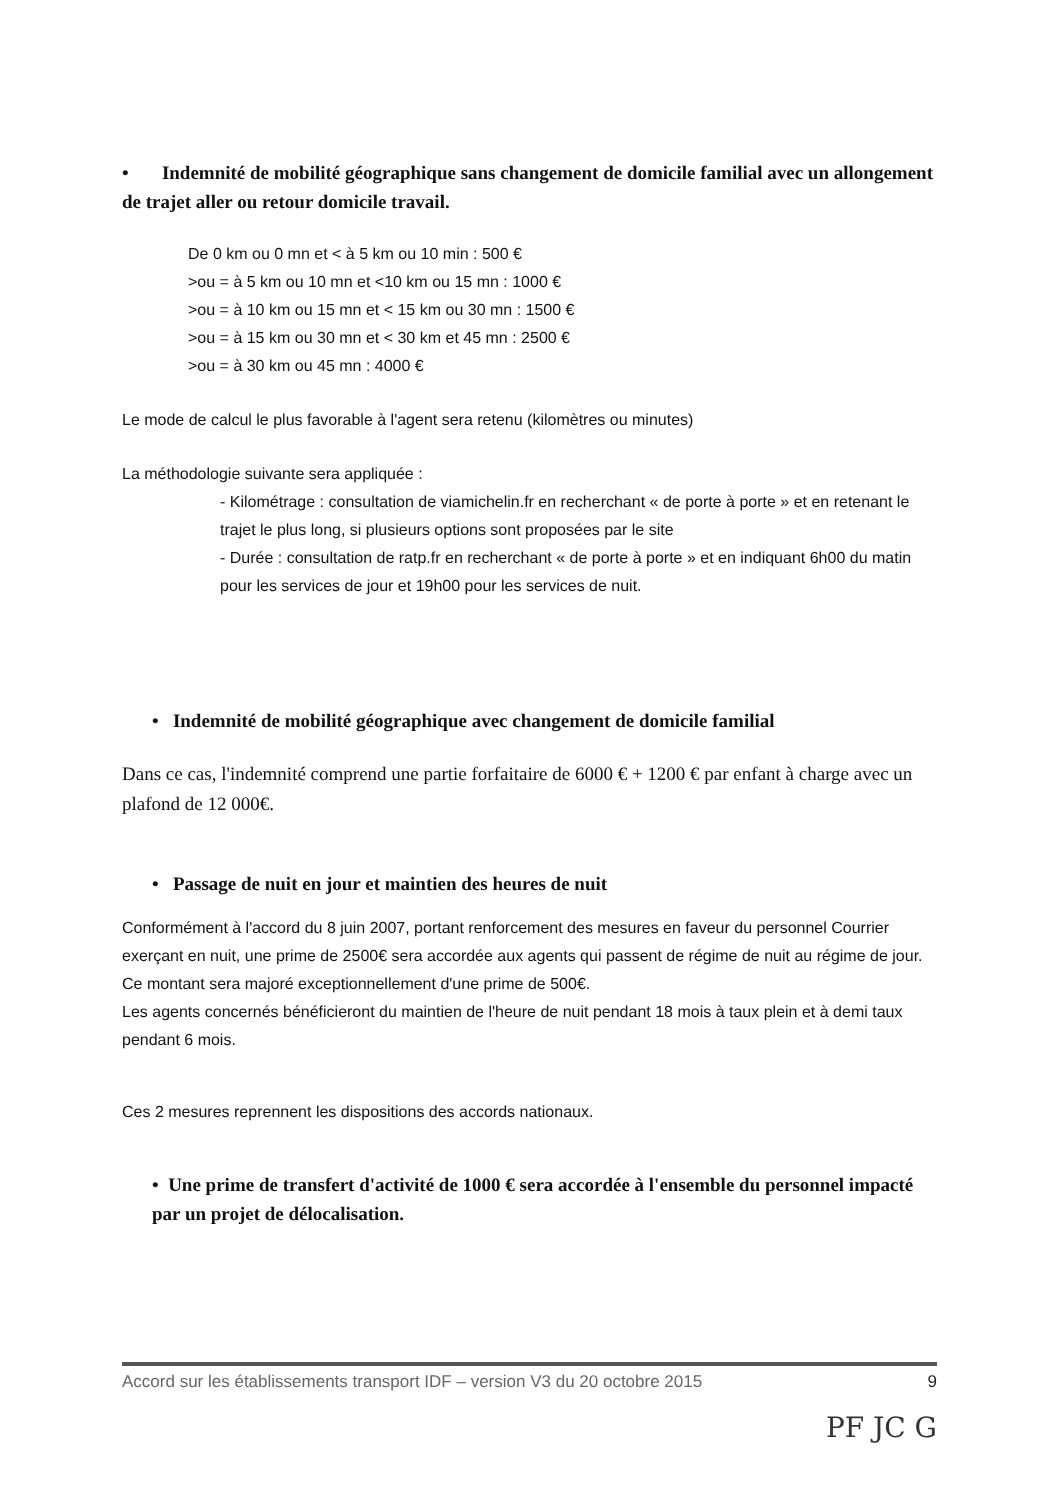• Indemnité de mobilité géographique sans changement de domicile familial avec un allongement de trajet aller ou retour domicile travail.
De 0 km ou 0 mn et < à 5 km ou 10 min : 500 €
>ou = à 5 km ou 10 mn et <10 km ou 15 mn : 1000 €
>ou = à 10 km ou 15 mn et < 15 km ou 30 mn : 1500 €
>ou = à 15 km ou 30 mn et < 30 km et 45 mn : 2500 €
>ou = à 30 km ou 45 mn : 4000 €
Le mode de calcul le plus favorable à l'agent sera retenu (kilomètres ou minutes)
La méthodologie suivante sera appliquée :
- Kilométrage : consultation de viamichelin.fr en recherchant « de porte à porte » et en retenant le trajet le plus long, si plusieurs options sont proposées par le site
- Durée : consultation de ratp.fr en recherchant « de porte à porte » et en indiquant 6h00 du matin pour les services de jour et 19h00 pour les services de nuit.
• Indemnité de mobilité géographique avec changement de domicile familial
Dans ce cas, l'indemnité comprend une partie forfaitaire de 6000 € + 1200 € par enfant à charge avec un plafond de 12 000€.
• Passage de nuit en jour et maintien des heures de nuit
Conformément à l'accord du 8 juin 2007, portant renforcement des mesures en faveur du personnel Courrier exerçant en nuit, une prime de 2500€ sera accordée aux agents qui passent de régime de nuit au régime de jour. Ce montant sera majoré exceptionnellement d'une prime de 500€.
Les agents concernés bénéficieront du maintien de l'heure de nuit pendant 18 mois à taux plein et à demi taux pendant 6 mois.
Ces 2 mesures reprennent les dispositions des accords nationaux.
• Une prime de transfert d'activité de 1000 € sera accordée à l'ensemble du personnel impacté par un projet de délocalisation.
Accord sur les établissements transport IDF – version V3 du 20 octobre 2015 9
PF JC G